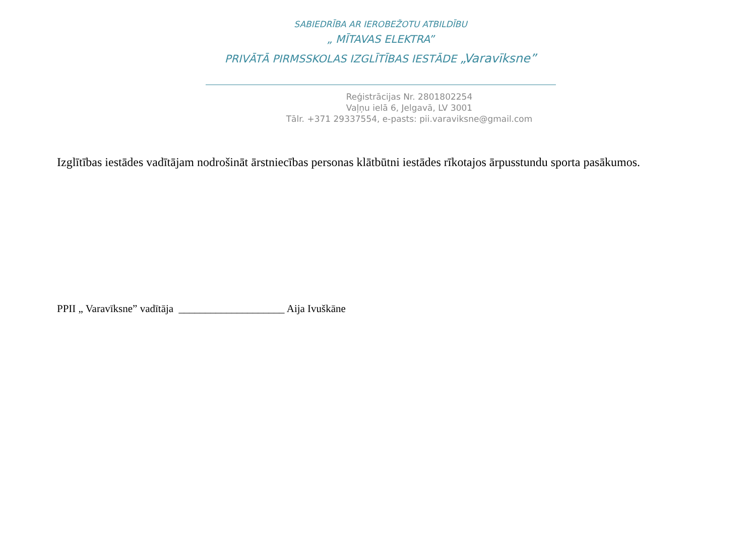SABIEDRĪBA AR IEROBEŽOTU ATBILDĪBU
„ MĪTAVAS ELEKTRA”
PRIVĀTĀ PIRMSSKOLAS IZGLĪTĪBAS IESTĀDE „Varavīksne”
Reģistrācijas Nr. 2801802254
Vaļņu ielā 6, Jelgavā, LV 3001
Tālr. +371 29337554, e-pasts: pii.varaviksne@gmail.com
Izglītības iestādes vadītājam nodrošināt ārstniecības personas klātbūtni iestādes rīkotajos ārpusstundu sporta pasākumos.
PPII „ Varavīksne” vadītāja ____________________ Aija Ivuškāne